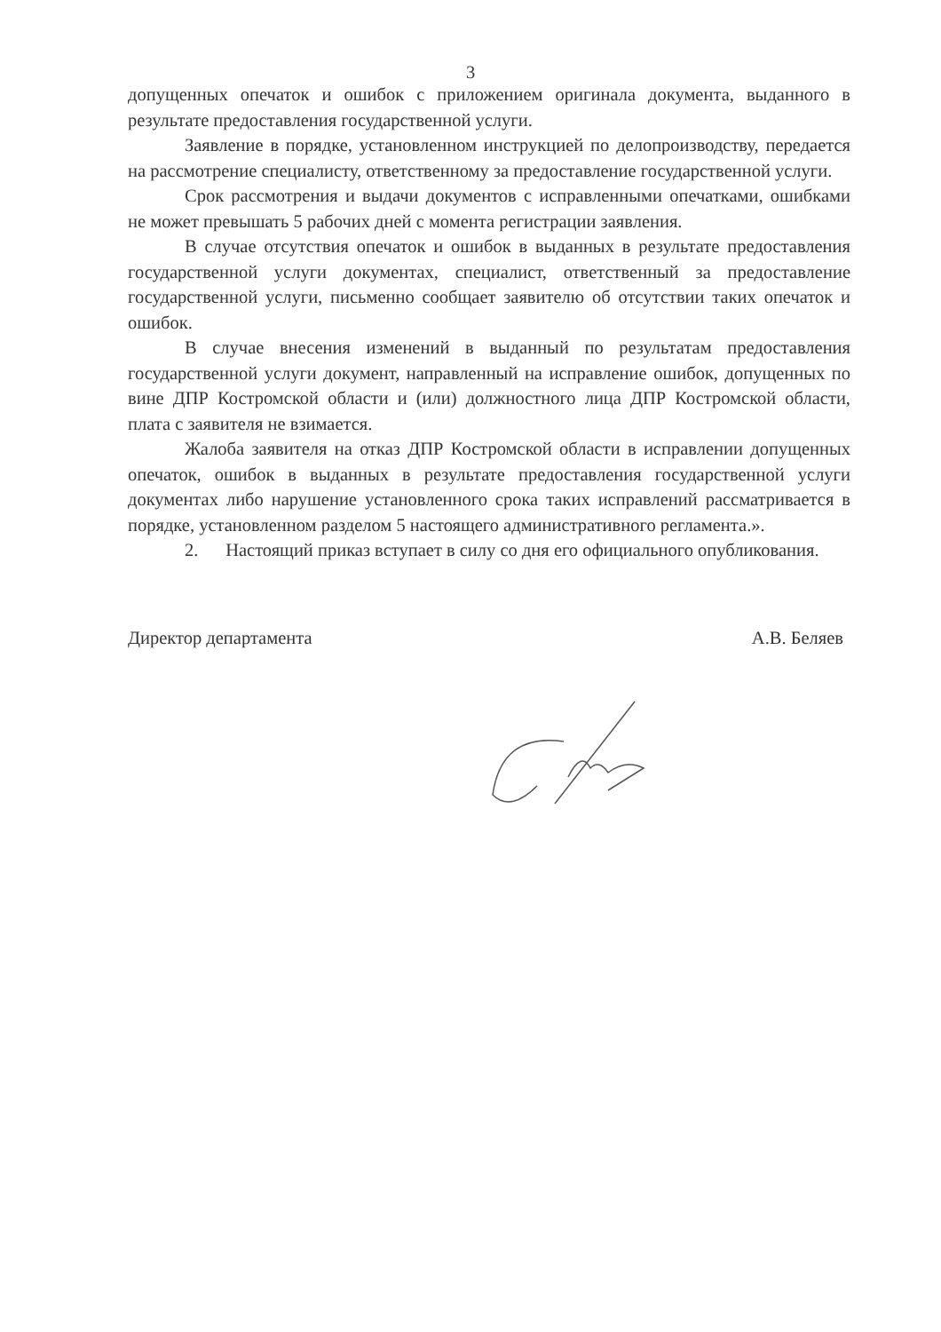3
допущенных опечаток и ошибок с приложением оригинала документа, выданного в результате предоставления государственной услуги.
Заявление в порядке, установленном инструкцией по делопроизводству, передается на рассмотрение специалисту, ответственному за предоставление государственной услуги.
Срок рассмотрения и выдачи документов с исправленными опечатками, ошибками не может превышать 5 рабочих дней с момента регистрации заявления.
В случае отсутствия опечаток и ошибок в выданных в результате предоставления государственной услуги документах, специалист, ответственный за предоставление государственной услуги, письменно сообщает заявителю об отсутствии таких опечаток и ошибок.
В случае внесения изменений в выданный по результатам предоставления государственной услуги документ, направленный на исправление ошибок, допущенных по вине ДПР Костромской области и (или) должностного лица ДПР Костромской области, плата с заявителя не взимается.
Жалоба заявителя на отказ ДПР Костромской области в исправлении допущенных опечаток, ошибок в выданных в результате предоставления государственной услуги документах либо нарушение установленного срока таких исправлений рассматривается в порядке, установленном разделом 5 настоящего административного регламента.».
2. Настоящий приказ вступает в силу со дня его официального опубликования.
Директор департамента А.В. Беляев